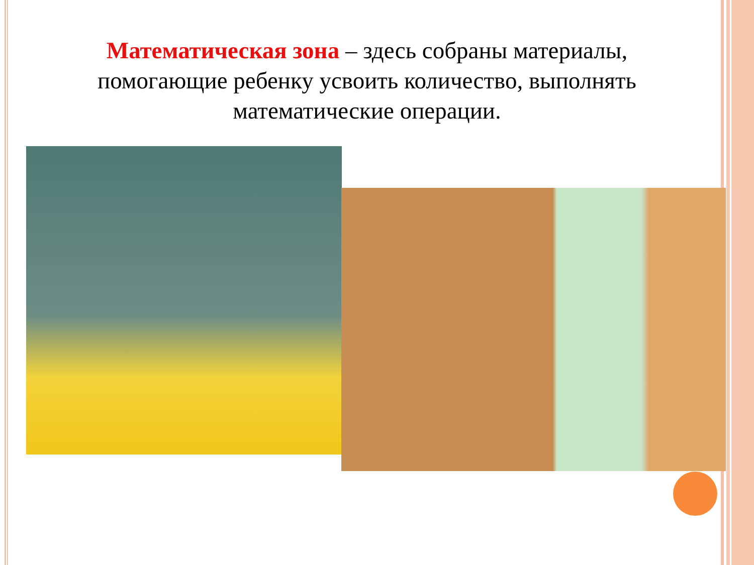Математическая зона – здесь собраны материалы, помогающие ребенку усвоить количество, выполнять математические операции.